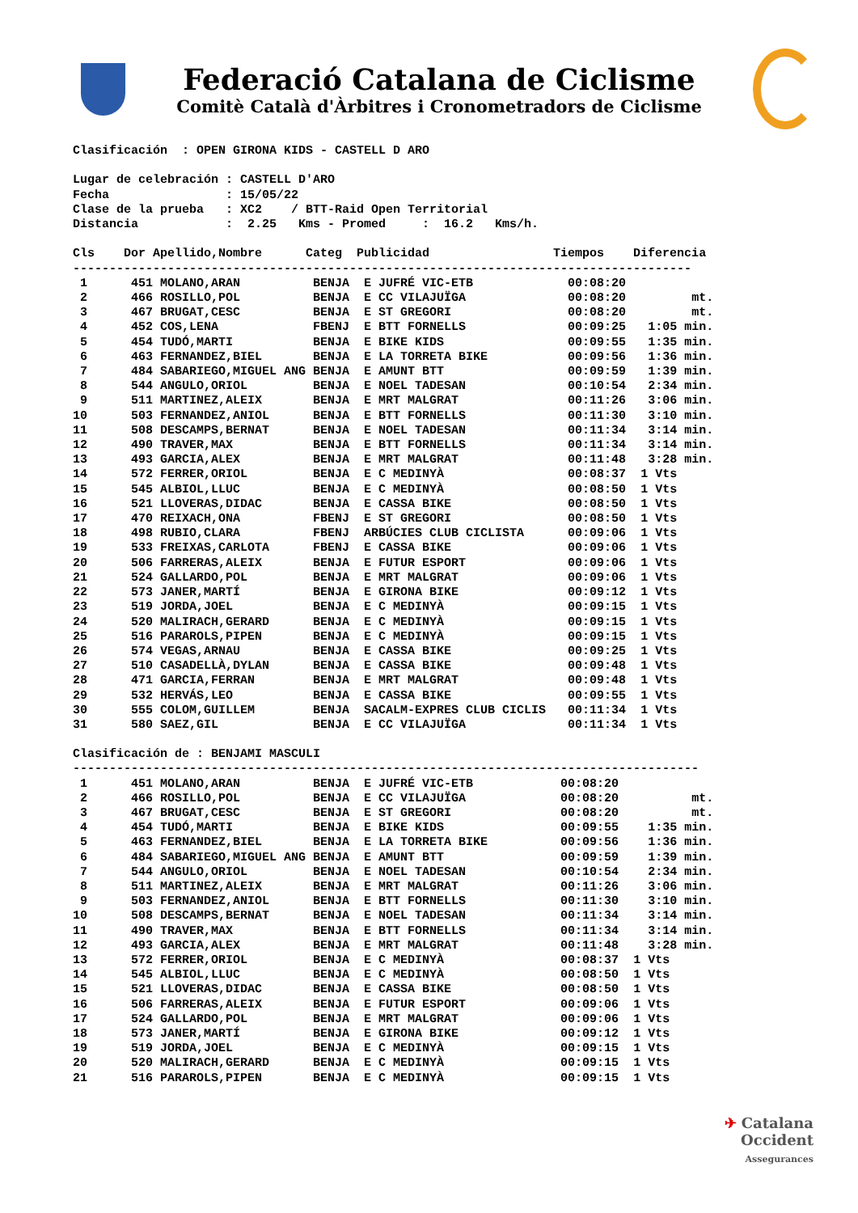Federació Catalana de Ciclisme
Comitè Català d'Àrbitres i Cronometradors de Ciclisme
Clasificación  : OPEN GIRONA KIDS - CASTELL D ARO

Lugar de celebración : CASTELL D'ARO
Fecha                : 15/05/22
Clase de la prueba   : XC2    / BTT-Raid Open Territorial
Distancia            :  2.25   Kms - Promed     :  16.2   Kms/h.

Cls    Dor Apellido,Nombre      Categ  Publicidad                 Tiempos    Diferencia
-------------------------------------------------------------------------------------
| 1 | 451 MOLANO,ARAN BENJA E JUFRÉ VIC-ETB 00:08:20 | |
| 2 | 466 ROSILLO,POL BENJA E CC VILAJUÏGA 00:08:20 | mt. |
| 3 | 467 BRUGAT,CESC BENJA E ST GREGORI 00:08:20 | mt. |
| 4 | 452 COS,LENA FBENJ E BTT FORNELLS 00:09:25 | 1:05 min. |
| 5 | 454 TUDÓ,MARTI BENJA E BIKE KIDS 00:09:55 | 1:35 min. |
| 6 | 463 FERNANDEZ,BIEL BENJA E LA TORRETA BIKE 00:09:56 | 1:36 min. |
| 7 | 484 SABARIEGO,MIGUEL ANG BENJA E AMUNT BTT 00:09:59 | 1:39 min. |
| 8 | 544 ANGULO,ORIOL BENJA E NOEL TADESAN 00:10:54 | 2:34 min. |
| 9 | 511 MARTINEZ,ALEIX BENJA E MRT MALGRAT 00:11:26 | 3:06 min. |
| 10 | 503 FERNANDEZ,ANIOL BENJA E BTT FORNELLS 00:11:30 | 3:10 min. |
| 11 | 508 DESCAMPS,BERNAT BENJA E NOEL TADESAN 00:11:34 | 3:14 min. |
| 12 | 490 TRAVER,MAX BENJA E BTT FORNELLS 00:11:34 | 3:14 min. |
| 13 | 493 GARCIA,ALEX BENJA E MRT MALGRAT 00:11:48 | 3:28 min. |
| 14 | 572 FERRER,ORIOL BENJA E C MEDINYÀ 00:08:37 | 1 Vts |
| 15 | 545 ALBIOL,LLUC BENJA E C MEDINYÀ 00:08:50 | 1 Vts |
| 16 | 521 LLOVERAS,DIDAC BENJA E CASSA BIKE 00:08:50 | 1 Vts |
| 17 | 470 REIXACH,ONA FBENJ E ST GREGORI 00:08:50 | 1 Vts |
| 18 | 498 RUBIO,CLARA FBENJ ARBÚCIES CLUB CICLISTA 00:09:06 | 1 Vts |
| 19 | 533 FREIXAS,CARLOTA FBENJ E CASSA BIKE 00:09:06 | 1 Vts |
| 20 | 506 FARRERAS,ALEIX BENJA E FUTUR ESPORT 00:09:06 | 1 Vts |
| 21 | 524 GALLARDO,POL BENJA E MRT MALGRAT 00:09:06 | 1 Vts |
| 22 | 573 JANER,MARTÍ BENJA E GIRONA BIKE 00:09:12 | 1 Vts |
| 23 | 519 JORDA,JOEL BENJA E C MEDINYÀ 00:09:15 | 1 Vts |
| 24 | 520 MALIRACH,GERARD BENJA E C MEDINYÀ 00:09:15 | 1 Vts |
| 25 | 516 PARAROLS,PIPEN BENJA E C MEDINYÀ 00:09:15 | 1 Vts |
| 26 | 574 VEGAS,ARNAU BENJA E CASSA BIKE 00:09:25 | 1 Vts |
| 27 | 510 CASADELLÀ,DYLAN BENJA E CASSA BIKE 00:09:48 | 1 Vts |
| 28 | 471 GARCIA,FERRAN BENJA E MRT MALGRAT 00:09:48 | 1 Vts |
| 29 | 532 HERVÁS,LEO BENJA E CASSA BIKE 00:09:55 | 1 Vts |
| 30 | 555 COLOM,GUILLEM BENJA SACALM-EXPRES CLUB CICLIS 00:11:34 | 1 Vts |
| 31 | 580 SAEZ,GIL BENJA E CC VILAJUÏGA 00:11:34 | 1 Vts |
Clasificación de : BENJAMI MASCULI
--------------------------------------------------------------------------------------
| 1 | 451 MOLANO,ARAN BENJA E JUFRÉ VIC-ETB 00:08:20 | |
| 2 | 466 ROSILLO,POL BENJA E CC VILAJUÏGA 00:08:20 | mt. |
| 3 | 467 BRUGAT,CESC BENJA E ST GREGORI 00:08:20 | mt. |
| 4 | 454 TUDÓ,MARTI BENJA E BIKE KIDS 00:09:55 | 1:35 min. |
| 5 | 463 FERNANDEZ,BIEL BENJA E LA TORRETA BIKE 00:09:56 | 1:36 min. |
| 6 | 484 SABARIEGO,MIGUEL ANG BENJA E AMUNT BTT 00:09:59 | 1:39 min. |
| 7 | 544 ANGULO,ORIOL BENJA E NOEL TADESAN 00:10:54 | 2:34 min. |
| 8 | 511 MARTINEZ,ALEIX BENJA E MRT MALGRAT 00:11:26 | 3:06 min. |
| 9 | 503 FERNANDEZ,ANIOL BENJA E BTT FORNELLS 00:11:30 | 3:10 min. |
| 10 | 508 DESCAMPS,BERNAT BENJA E NOEL TADESAN 00:11:34 | 3:14 min. |
| 11 | 490 TRAVER,MAX BENJA E BTT FORNELLS 00:11:34 | 3:14 min. |
| 12 | 493 GARCIA,ALEX BENJA E MRT MALGRAT 00:11:48 | 3:28 min. |
| 13 | 572 FERRER,ORIOL BENJA E C MEDINYÀ 00:08:37 | 1 Vts |
| 14 | 545 ALBIOL,LLUC BENJA E C MEDINYÀ 00:08:50 | 1 Vts |
| 15 | 521 LLOVERAS,DIDAC BENJA E CASSA BIKE 00:08:50 | 1 Vts |
| 16 | 506 FARRERAS,ALEIX BENJA E FUTUR ESPORT 00:09:06 | 1 Vts |
| 17 | 524 GALLARDO,POL BENJA E MRT MALGRAT 00:09:06 | 1 Vts |
| 18 | 573 JANER,MARTÍ BENJA E GIRONA BIKE 00:09:12 | 1 Vts |
| 19 | 519 JORDA,JOEL BENJA E C MEDINYÀ 00:09:15 | 1 Vts |
| 20 | 520 MALIRACH,GERARD BENJA E C MEDINYÀ 00:09:15 | 1 Vts |
| 21 | 516 PARAROLS,PIPEN BENJA E C MEDINYÀ 00:09:15 | 1 Vts |
✈ Catalana
Occident
Assegurances